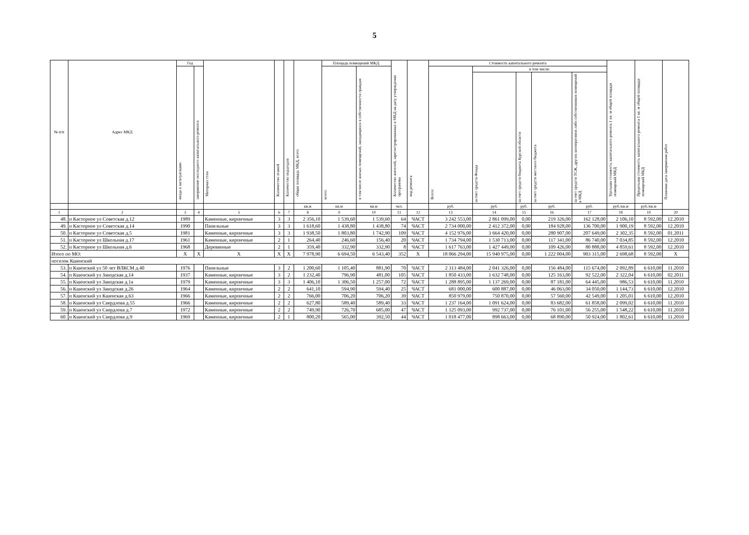5
| № п/п | Адрес МКД | Год | | Материал стен | Количество этажей | Количество подъездов | общая площадь МКД, всего | Площадь помещений МКД: | | Количество жителей, зарегистрированных в МКД на дату утверждения программы | вид ремонта | Стоимость капитального ремонта | | | | | Удельная стоимость капитального ремонта 1 кв. м общей площади помещений МКД | Предельная стоимость капитального ремонта 1 кв. м общей площади помещений МКД | Плановая дата завершения работ |
| --- | --- | --- | --- | --- | --- | --- | --- | --- | --- | --- | --- | --- | --- | --- | --- | --- | --- | --- | --- |
| | | ввода в эксплуатацию | завершение последнего капитального ремонта | | | | | всего: | в том числе жилых помещений, находящихся в собственности граждан | | | Всего: | в том числе: | | | | | | |
| | | | | | | | | | | | | | за счет средств Фонда | за счет средств бюджета Курской области | за счет средств местного бюджета | за счет средств ТСЖ, других кооперативов либо собственников помещений в МКД | | | |
| | | | | | | | кв.м | кв.м | кв.м | чел. | | руб. | руб. | руб. | руб. | руб. | руб./кв.м | руб./кв.м | |
| 1 | 2 | 3 | 4 | 5 | 6 | 7 | 8 | 9 | 10 | 11 | 12 | 13 | 14 | 15 | 16 | 17 | 18 | 19 | 20 |
| 48. | п Касторное ул Советская д.12 | 1989 | | Каменные, кирпичные | 3 | 3 | 2 356,10 | 1 539,60 | 1 539,60 | 64 | ЧАСТ | 3 242 553,00 | 2 861 099,00 | 0,00 | 219 326,00 | 162 128,00 | 2 106,10 | 8 592,00 | 12.2010 |
| 49. | п Касторное ул Советская д.14 | 1990 | | Панельные | 3 | 3 | 1 618,60 | 1 438,80 | 1 438,80 | 74 | ЧАСТ | 2 734 000,00 | 2 412 372,00 | 0,00 | 184 928,00 | 136 700,00 | 1 900,19 | 8 592,00 | 12.2010 |
| 50. | п Касторное ул Советская д.5 | 1981 | | Каменные, кирпичные | 3 | 3 | 1 938,50 | 1 803,80 | 1 742,90 | 109 | ЧАСТ | 4 152 976,00 | 3 664 420,00 | 0,00 | 280 907,00 | 207 649,00 | 2 302,35 | 8 592,00 | 01.2011 |
| 51. | п Касторное ул Школьная д.17 | 1961 | | Каменные, кирпичные | 2 | 1 | 264,40 | 246,60 | 156,40 | 20 | ЧАСТ | 1 734 794,00 | 1 530 713,00 | 0,00 | 117 341,00 | 86 740,00 | 7 034,85 | 8 592,00 | 12.2010 |
| 52. | п Касторное ул Школьная д.6 | 1968 | | Деревянные | 2 | 1 | 359,40 | 332,90 | 332,90 | 8 | ЧАСТ | 1 617 763,00 | 1 427 449,00 | 0,00 | 109 426,00 | 80 888,00 | 4 859,61 | 8 592,00 | 12.2010 |
| Итого по МО: | | X | X | X | X | X | 7 978,90 | 6 694,50 | 6 543,40 | 352 | X | 18 066 294,00 | 15 940 975,00 | 0,00 | 1 222 004,00 | 903 315,00 | 2 698,68 | 8 592,00 | X |
| поселок Кшенский | | | | | | | | | | | | | | | | | | | |
| 53. | п Кшенский ул 50 лет ВЛКСМ д.40 | 1976 | | Панельные | 3 | 2 | 1 200,60 | 1 105,40 | 881,90 | 70 | ЧАСТ | 2 313 484,00 | 2 041 326,00 | 0,00 | 156 484,00 | 115 674,00 | 2 092,89 | 6 610,00 | 11.2010 |
| 54. | п Кшенский ул Заводская д.14 | 1937 | | Каменные, кирпичные | 3 | 2 | 1 232,40 | 796,90 | 481,00 | 105 | ЧАСТ | 1 850 433,00 | 1 632 748,00 | 0,00 | 125 163,00 | 92 522,00 | 2 322,04 | 6 610,00 | 02.2011 |
| 55. | п Кшенский ул Заводская д.1а | 1979 | | Каменные, кирпичные | 3 | 3 | 1 406,10 | 1 306,50 | 1 257,00 | 72 | ЧАСТ | 1 288 895,00 | 1 137 269,00 | 0,00 | 87 181,00 | 64 445,00 | 986,53 | 6 610,00 | 11.2010 |
| 56. | п Кшенский ул Заводская д.26 | 1964 | | Каменные, кирпичные | 2 | 2 | 641,10 | 594,90 | 594,40 | 25 | ЧАСТ | 681 000,00 | 600 887,00 | 0,00 | 46 063,00 | 34 050,00 | 1 144,73 | 6 610,00 | 12.2010 |
| 57. | п Кшенский ул Кшенская д.63 | 1966 | | Каменные, кирпичные | 2 | 2 | 766,00 | 706,20 | 706,20 | 39 | ЧАСТ | 850 979,00 | 750 870,00 | 0,00 | 57 560,00 | 42 549,00 | 1 205,01 | 6 610,00 | 12.2010 |
| 58. | п Кшенский ул Свердлова д.55 | 1966 | | Каменные, кирпичные | 2 | 2 | 627,80 | 589,40 | 589,40 | 33 | ЧАСТ | 1 237 164,00 | 1 091 624,00 | 0,00 | 83 682,00 | 61 858,00 | 2 099,02 | 6 610,00 | 11.2010 |
| 59. | п Кшенский ул Свердлова д.7 | 1972 | | Каменные, кирпичные | 2 | 2 | 749,90 | 726,70 | 685,00 | 47 | ЧАСТ | 1 125 093,00 | 992 737,00 | 0,00 | 76 101,00 | 56 255,00 | 1 548,22 | 6 610,00 | 11.2010 |
| 60. | п Кшенский ул Свердлова д.9 | 1969 | | Каменные, кирпичные | 2 | 1 | 800,20 | 565,00 | 392,50 | 44 | ЧАСТ | 1 018 477,00 | 898 663,00 | 0,00 | 68 890,00 | 50 924,00 | 1 802,61 | 6 610,00 | 11.2010 |